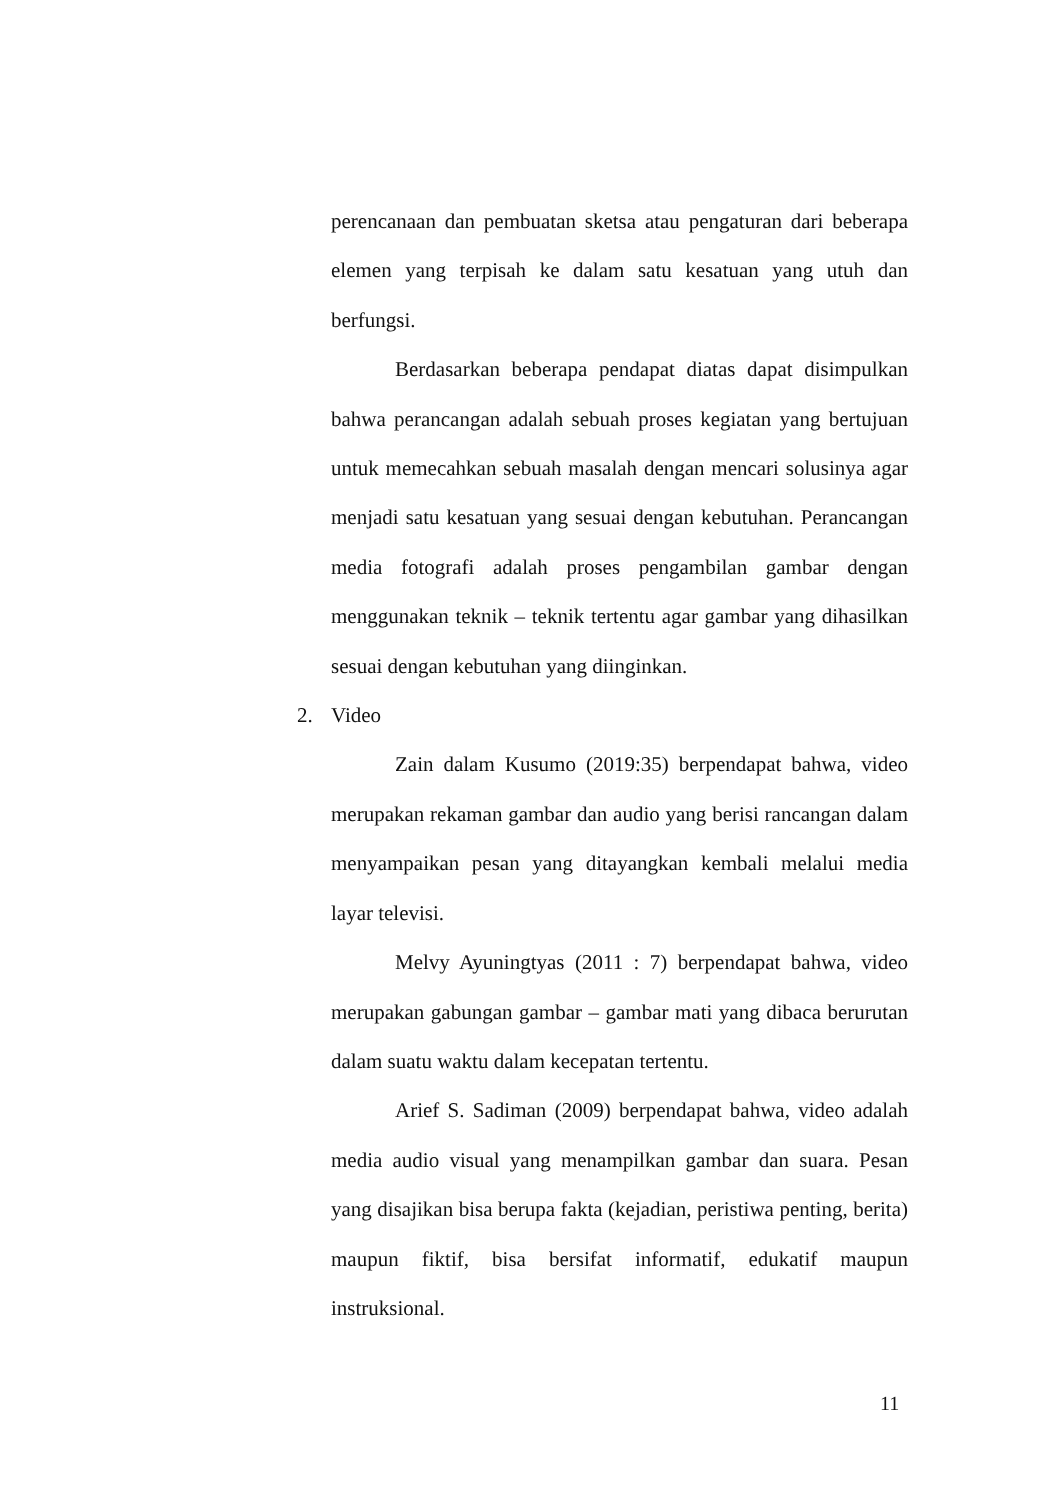perencanaan dan pembuatan sketsa atau pengaturan dari beberapa elemen yang terpisah ke dalam satu kesatuan yang utuh dan berfungsi.
Berdasarkan beberapa pendapat diatas dapat disimpulkan bahwa perancangan adalah sebuah proses kegiatan yang bertujuan untuk memecahkan sebuah masalah dengan mencari solusinya agar menjadi satu kesatuan yang sesuai dengan kebutuhan. Perancangan media fotografi adalah proses pengambilan gambar dengan menggunakan teknik – teknik tertentu agar gambar yang dihasilkan sesuai dengan kebutuhan yang diinginkan.
2. Video
Zain dalam Kusumo (2019:35) berpendapat bahwa, video merupakan rekaman gambar dan audio yang berisi rancangan dalam menyampaikan pesan yang ditayangkan kembali melalui media layar televisi.
Melvy Ayuningtyas (2011 : 7) berpendapat bahwa, video merupakan gabungan gambar – gambar mati yang dibaca berurutan dalam suatu waktu dalam kecepatan tertentu.
Arief S. Sadiman (2009) berpendapat bahwa, video adalah media audio visual yang menampilkan gambar dan suara. Pesan yang disajikan bisa berupa fakta (kejadian, peristiwa penting, berita) maupun fiktif, bisa bersifat informatif, edukatif maupun instruksional.
11